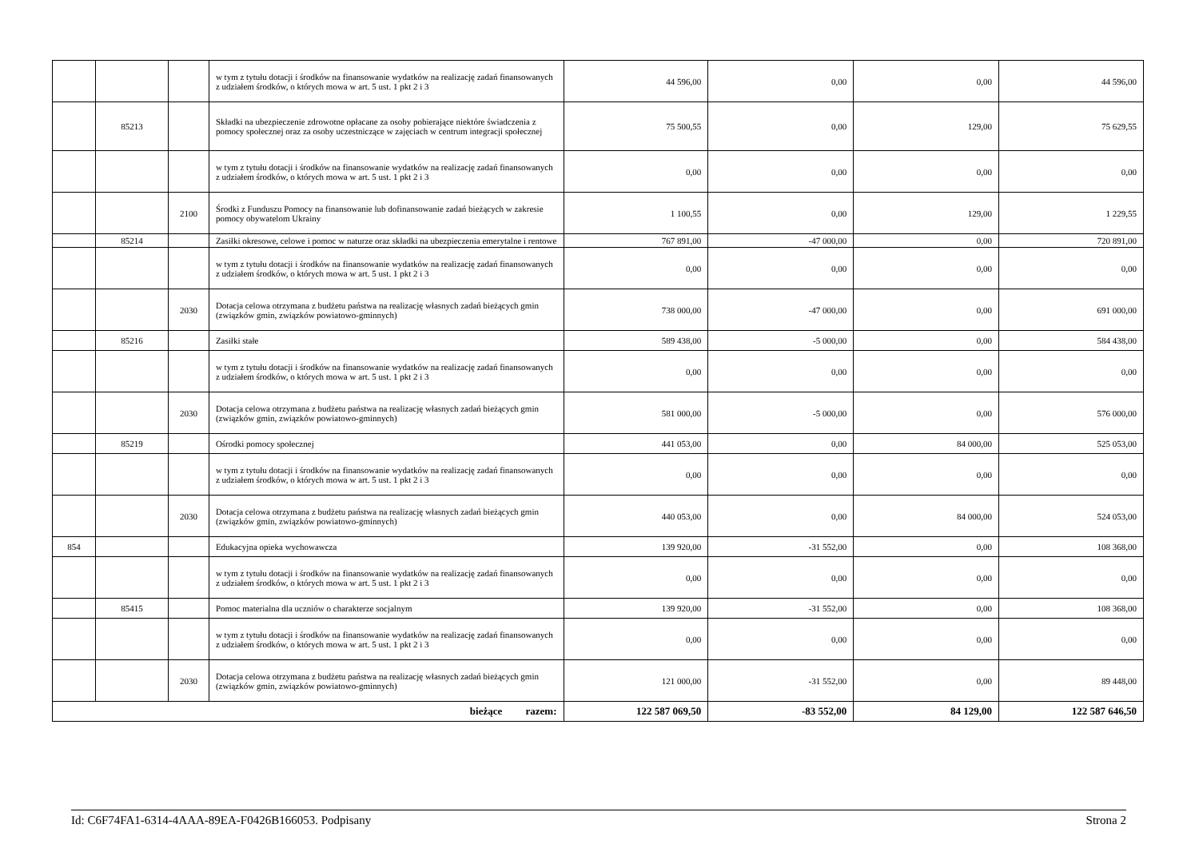| | | | w tym z tytułu dotacji i środków na finansowanie wydatków na realizację zadań finansowanych z udziałem środków, o których mowa w art. 5 ust. 1 pkt 2 i 3 | 44 596,00 | 0,00 | 0,00 | 44 596,00 |
| | 85213 | | Składki na ubezpieczenie zdrowotne opłacane za osoby pobierające niektóre świadczenia z pomocy społecznej oraz za osoby uczestniczące w zajęciach w centrum integracji społecznej | 75 500,55 | 0,00 | 129,00 | 75 629,55 |
| | | | w tym z tytułu dotacji i środków na finansowanie wydatków na realizację zadań finansowanych z udziałem środków, o których mowa w art. 5 ust. 1 pkt 2 i 3 | 0,00 | 0,00 | 0,00 | 0,00 |
| | | 2100 | Środki z Funduszu Pomocy na finansowanie lub dofinansowanie zadań bieżących w zakresie pomocy obywatelom Ukrainy | 1 100,55 | 0,00 | 129,00 | 1 229,55 |
| | 85214 | | Zasiłki okresowe, celowe i pomoc w naturze oraz składki na ubezpieczenia emerytalne i rentowe | 767 891,00 | -47 000,00 | 0,00 | 720 891,00 |
| | | | w tym z tytułu dotacji i środków na finansowanie wydatków na realizację zadań finansowanych z udziałem środków, o których mowa w art. 5 ust. 1 pkt 2 i 3 | 0,00 | 0,00 | 0,00 | 0,00 |
| | | 2030 | Dotacja celowa otrzymana z budżetu państwa na realizację własnych zadań bieżących gmin (związków gmin, związków powiatowo-gminnych) | 738 000,00 | -47 000,00 | 0,00 | 691 000,00 |
| | 85216 | | Zasiłki stałe | 589 438,00 | -5 000,00 | 0,00 | 584 438,00 |
| | | | w tym z tytułu dotacji i środków na finansowanie wydatków na realizację zadań finansowanych z udziałem środków, o których mowa w art. 5 ust. 1 pkt 2 i 3 | 0,00 | 0,00 | 0,00 | 0,00 |
| | | 2030 | Dotacja celowa otrzymana z budżetu państwa na realizację własnych zadań bieżących gmin (związków gmin, związków powiatowo-gminnych) | 581 000,00 | -5 000,00 | 0,00 | 576 000,00 |
| | 85219 | | Ośrodki pomocy społecznej | 441 053,00 | 0,00 | 84 000,00 | 525 053,00 |
| | | | w tym z tytułu dotacji i środków na finansowanie wydatków na realizację zadań finansowanych z udziałem środków, o których mowa w art. 5 ust. 1 pkt 2 i 3 | 0,00 | 0,00 | 0,00 | 0,00 |
| | | 2030 | Dotacja celowa otrzymana z budżetu państwa na realizację własnych zadań bieżących gmin (związków gmin, związków powiatowo-gminnych) | 440 053,00 | 0,00 | 84 000,00 | 524 053,00 |
| 854 | | | Edukacyjna opieka wychowawcza | 139 920,00 | -31 552,00 | 0,00 | 108 368,00 |
| | | | w tym z tytułu dotacji i środków na finansowanie wydatków na realizację zadań finansowanych z udziałem środków, o których mowa w art. 5 ust. 1 pkt 2 i 3 | 0,00 | 0,00 | 0,00 | 0,00 |
| | 85415 | | Pomoc materialna dla uczniów o charakterze socjalnym | 139 920,00 | -31 552,00 | 0,00 | 108 368,00 |
| | | | w tym z tytułu dotacji i środków na finansowanie wydatków na realizację zadań finansowanych z udziałem środków, o których mowa w art. 5 ust. 1 pkt 2 i 3 | 0,00 | 0,00 | 0,00 | 0,00 |
| | | 2030 | Dotacja celowa otrzymana z budżetu państwa na realizację własnych zadań bieżących gmin (związków gmin, związków powiatowo-gminnych) | 121 000,00 | -31 552,00 | 0,00 | 89 448,00 |
| bieżące razem: | | | | 122 587 069,50 | -83 552,00 | 84 129,00 | 122 587 646,50 |
Id: C6F74FA1-6314-4AAA-89EA-F0426B166053. Podpisany Strona 2